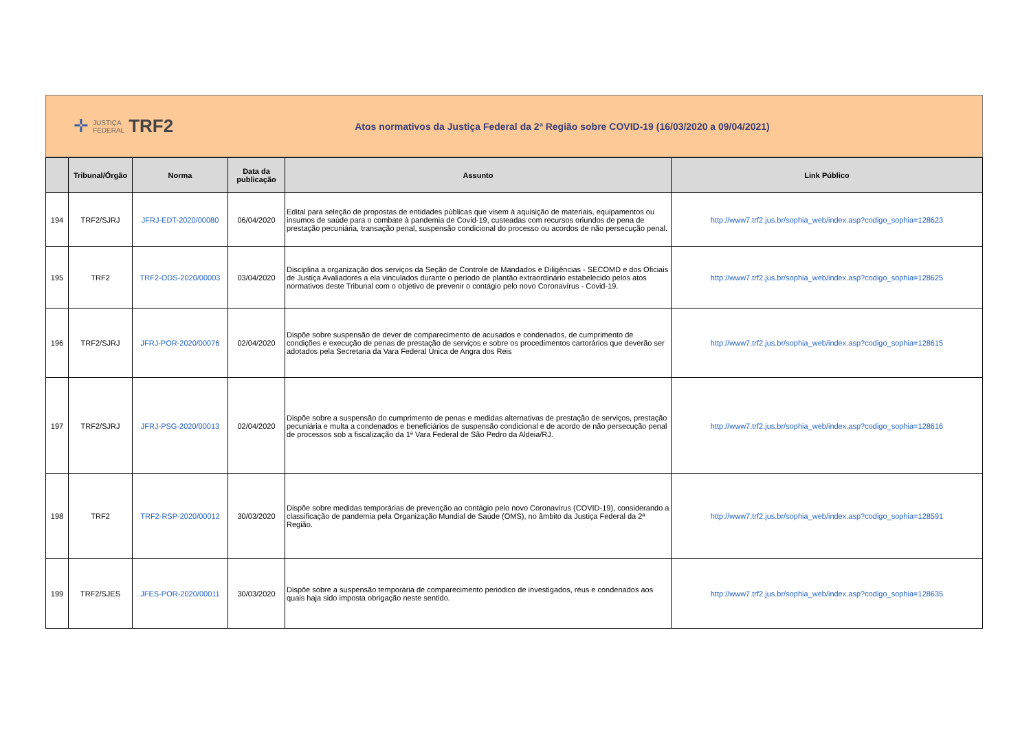✛ JUSTIÇA
FEDERAL TRF2
Atos normativos da Justiça Federal da 2ª Região sobre COVID-19 (16/03/2020 a 09/04/2021)
| | Tribunal/Órgão | Norma | Data da publicação | Assunto | Link Público |
| --- | --- | --- | --- | --- | --- |
| 194 | TRF2/SJRJ | JFRJ-EDT-2020/00080 | 06/04/2020 | Edital para seleção de propostas de entidades públicas que visem à aquisição de materiais, equipamentos ou insumos de saúde para o combate à pandemia de Covid-19, custeadas com recursos oriundos de pena de prestação pecuniária, transação penal, suspensão condicional do processo ou acordos de não persecução penal. | http://www7.trf2.jus.br/sophia_web/index.asp?codigo_sophia=128623 |
| 195 | TRF2 | TRF2-ODS-2020/00003 | 03/04/2020 | Disciplina a organização dos serviços da Seção de Controle de Mandados e Diligências - SECOMD e dos Oficiais de Justiça Avaliadores a ela vinculados durante o período de plantão extraordinário estabelecido pelos atos normativos deste Tribunal com o objetivo de prevenir o contágio pelo novo Coronavírus - Covid-19. | http://www7.trf2.jus.br/sophia_web/index.asp?codigo_sophia=128625 |
| 196 | TRF2/SJRJ | JFRJ-POR-2020/00076 | 02/04/2020 | Dispõe sobre suspensão de dever de comparecimento de acusados e condenados, de cumprimento de condições e execução de penas de prestação de serviços e sobre os procedimentos cartorários que deverão ser adotados pela Secretaria da Vara Federal Única de Angra dos Reis | http://www7.trf2.jus.br/sophia_web/index.asp?codigo_sophia=128615 |
| 197 | TRF2/SJRJ | JFRJ-PSG-2020/00013 | 02/04/2020 | Dispõe sobre a suspensão do cumprimento de penas e medidas alternativas de prestação de serviços, prestação pecuniária e multa a condenados e beneficiários de suspensão condicional e de acordo de não persecução penal de processos sob a fiscalização da 1ª Vara Federal de São Pedro da Aldeia/RJ. | http://www7.trf2.jus.br/sophia_web/index.asp?codigo_sophia=128616 |
| 198 | TRF2 | TRF2-RSP-2020/00012 | 30/03/2020 | Dispõe sobre medidas temporárias de prevenção ao contágio pelo novo Coronavírus (COVID-19), considerando a classificação de pandemia pela Organização Mundial de Saúde (OMS), no âmbito da Justiça Federal da 2ª Região. | http://www7.trf2.jus.br/sophia_web/index.asp?codigo_sophia=128591 |
| 199 | TRF2/SJES | JFES-POR-2020/00011 | 30/03/2020 | Dispõe sobre a suspensão temporária de comparecimento periódico de investigados, réus e condenados aos quais haja sido imposta obrigação neste sentido. | http://www7.trf2.jus.br/sophia_web/index.asp?codigo_sophia=128635 |